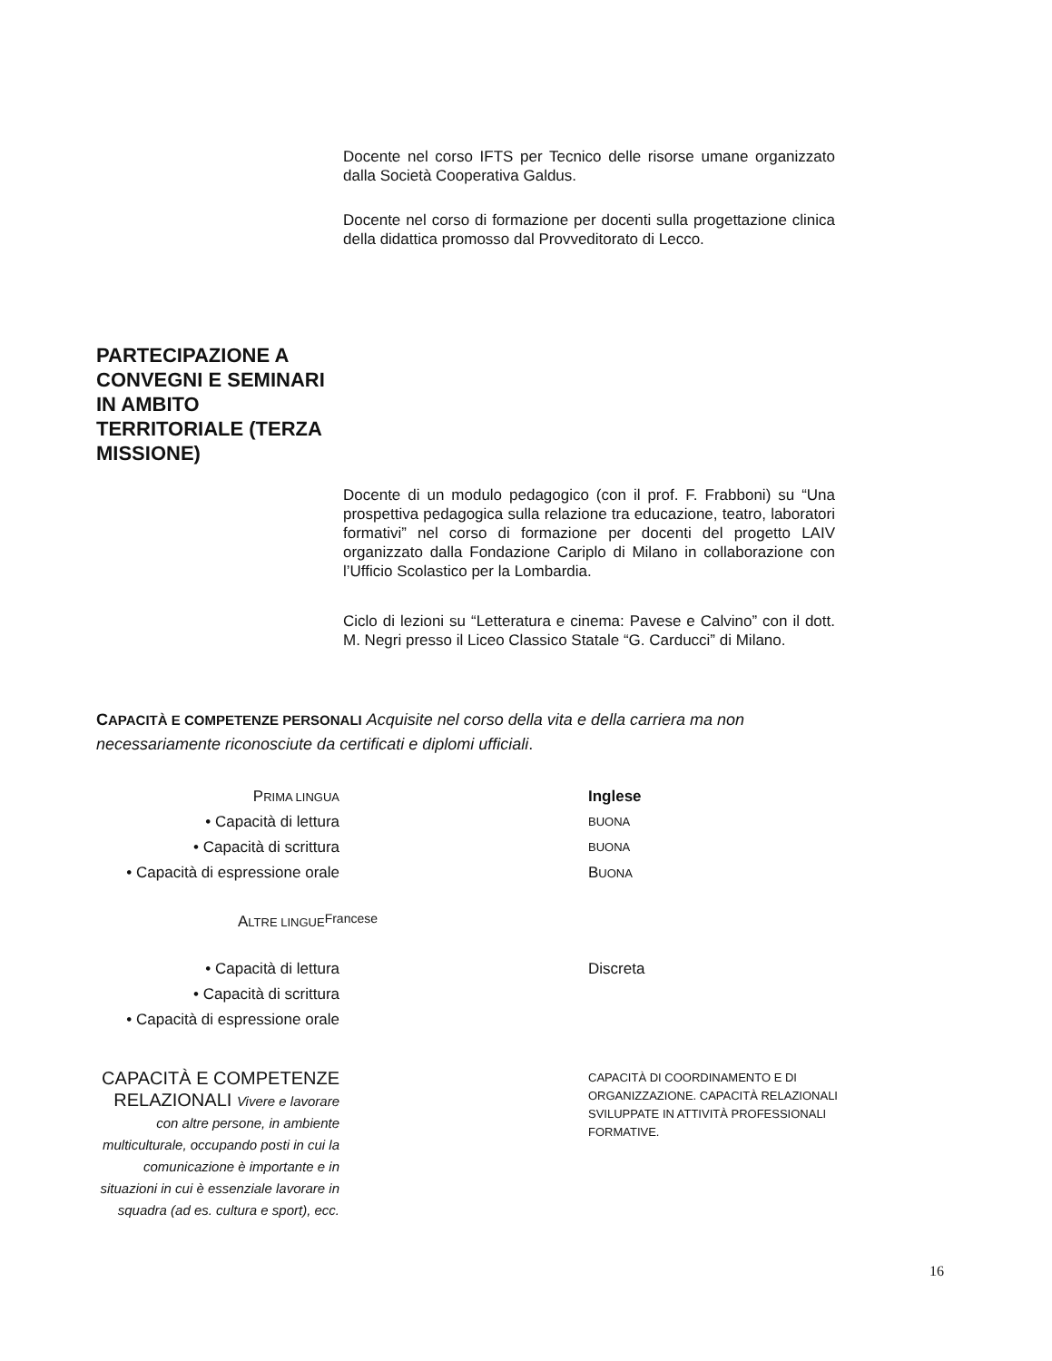Docente nel corso IFTS per Tecnico delle risorse umane organizzato dalla Società Cooperativa Galdus.
Docente nel corso di formazione per docenti sulla progettazione clinica della didattica promosso dal Provveditorato di Lecco.
PARTECIPAZIONE A CONVEGNI E SEMINARI IN AMBITO TERRITORIALE (TERZA MISSIONE)
Docente di un modulo pedagogico (con il prof. F. Frabboni) su “Una prospettiva pedagogica sulla relazione tra educazione, teatro, laboratori formativi” nel corso di formazione per docenti del progetto LAIV organizzato dalla Fondazione Cariplo di Milano in collaborazione con l’Ufficio Scolastico per la Lombardia.
Ciclo di lezioni su “Letteratura e cinema: Pavese e Calvino” con il dott. M. Negri presso il Liceo Classico Statale “G. Carducci” di Milano.
CAPACITÀ E COMPETENZE PERSONALI Acquisite nel corso della vita e della carriera ma non necessariamente riconosciute da certificati e diplomi ufficiali.
PRIMA LINGUA Inglese
• Capacità di lettura BUONA
• Capacità di scrittura BUONA
• Capacità di espressione orale
BUONA
ALTRE LINGUE Francese
• Capacità di lettura Discreta
• Capacità di scrittura
• Capacità di espressione orale
CAPACITÀ E COMPETENZE RELAZIONALI Vivere e lavorare con altre persone, in ambiente multiculturale, occupando posti in cui la comunicazione è importante e in situazioni in cui è essenziale lavorare in squadra (ad es. cultura e sport), ecc.
CAPACITÀ DI COORDINAMENTO E DI ORGANIZZAZIONE. CAPACITÀ RELAZIONALI SVILUPPATE IN ATTIVITÀ PROFESSIONALI FORMATIVE.
16